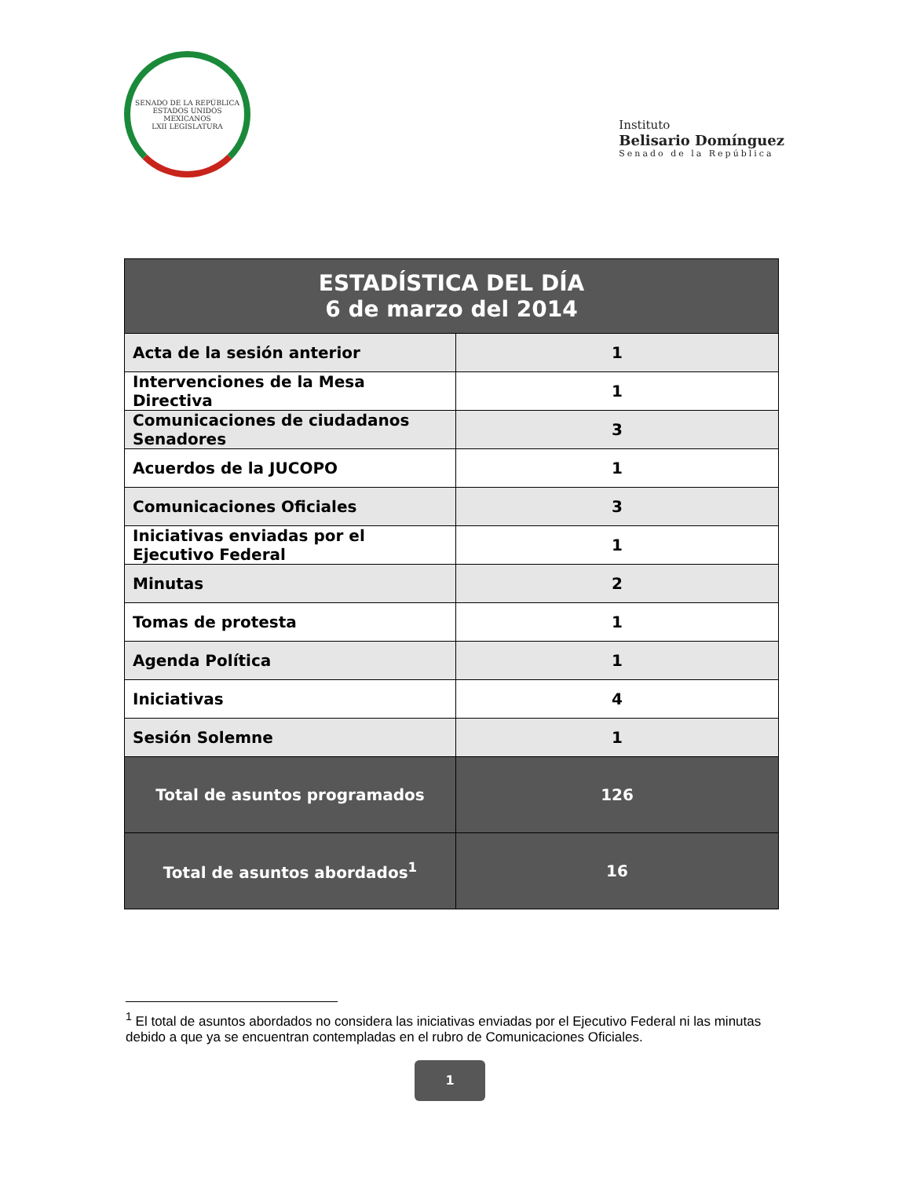SENADO DE LA REPÚBLICA
ESTADOS UNIDOS MEXICANOS
LXII LEGISLATURA
Instituto
Belisario Domínguez
Senado de la República
| ESTADÍSTICA DEL DÍA 6 de marzo del 2014 | |
| --- | --- |
| Acta de la sesión anterior | 1 |
| Intervenciones de la Mesa Directiva | 1 |
| Comunicaciones de ciudadanos Senadores | 3 |
| Acuerdos de la JUCOPO | 1 |
| Comunicaciones Oficiales | 3 |
| Iniciativas enviadas por el Ejecutivo Federal | 1 |
| Minutas | 2 |
| Tomas de protesta | 1 |
| Agenda Política | 1 |
| Iniciativas | 4 |
| Sesión Solemne | 1 |
| Total de asuntos programados | 126 |
| Total de asuntos abordados<sup>1</sup> | 16 |
<sup>1</sup> El total de asuntos abordados no considera las iniciativas enviadas por el Ejecutivo Federal ni las minutas debido a que ya se encuentran contempladas en el rubro de Comunicaciones Oficiales.
1